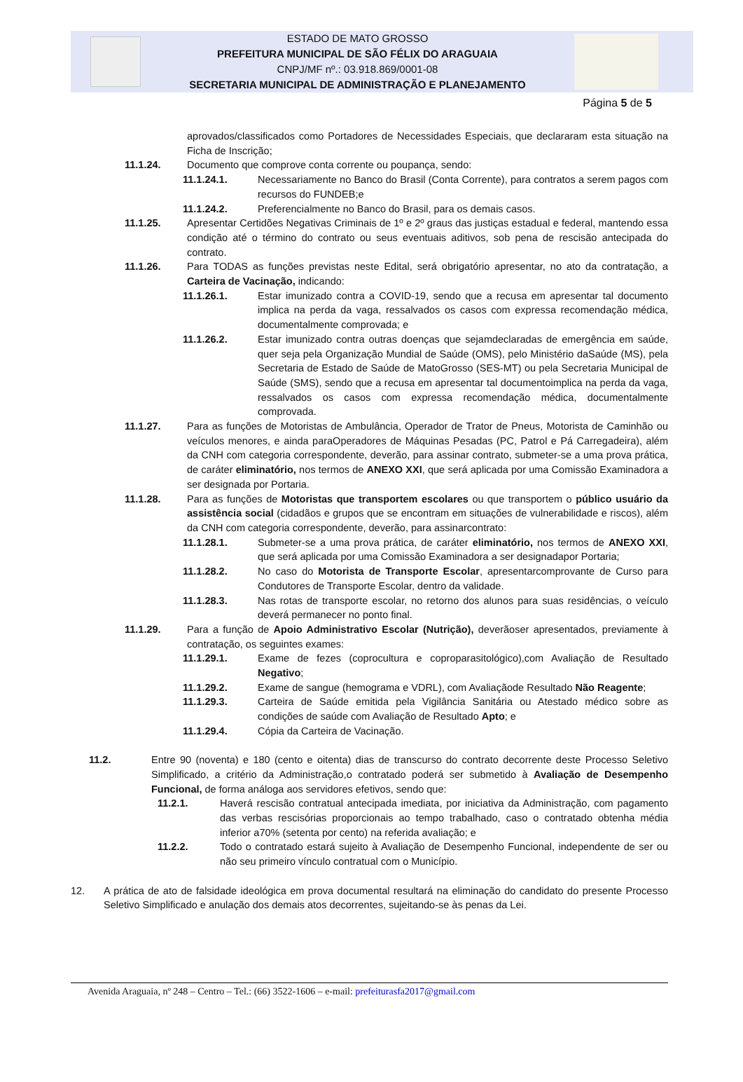ESTADO DE MATO GROSSO
PREFEITURA MUNICIPAL DE SÃO FÉLIX DO ARAGUAIA
CNPJ/MF nº.: 03.918.869/0001-08
SECRETARIA MUNICIPAL DE ADMINISTRAÇÃO E PLANEJAMENTO
Página 5 de 5
aprovados/classificados como Portadores de Necessidades Especiais, que declararam esta situação na Ficha de Inscrição;
11.1.24. Documento que comprove conta corrente ou poupança, sendo:
11.1.24.1. Necessariamente no Banco do Brasil (Conta Corrente), para contratos a serem pagos com recursos do FUNDEB;e
11.1.24.2. Preferencialmente no Banco do Brasil, para os demais casos.
11.1.25. Apresentar Certidões Negativas Criminais de 1º e 2º graus das justiças estadual e federal, mantendo essa condição até o término do contrato ou seus eventuais aditivos, sob pena de rescisão antecipada do contrato.
11.1.26. Para TODAS as funções previstas neste Edital, será obrigatório apresentar, no ato da contratação, a Carteira de Vacinação, indicando:
11.1.26.1. Estar imunizado contra a COVID-19, sendo que a recusa em apresentar tal documento implica na perda da vaga, ressalvados os casos com expressa recomendação médica, documentalmente comprovada; e
11.1.26.2. Estar imunizado contra outras doenças que sejamdeclaradas de emergência em saúde, quer seja pela Organização Mundial de Saúde (OMS), pelo Ministério daSaúde (MS), pela Secretaria de Estado de Saúde de MatoGrosso (SES-MT) ou pela Secretaria Municipal de Saúde (SMS), sendo que a recusa em apresentar tal documentoimplica na perda da vaga, ressalvados os casos com expressa recomendação médica, documentalmente comprovada.
11.1.27. Para as funções de Motoristas de Ambulância, Operador de Trator de Pneus, Motorista de Caminhão ou veículos menores, e ainda paraOperadores de Máquinas Pesadas (PC, Patrol e Pá Carregadeira), além da CNH com categoria correspondente, deverão, para assinar contrato, submeter-se a uma prova prática, de caráter eliminatório, nos termos de ANEXO XXI, que será aplicada por uma Comissão Examinadora a ser designada por Portaria.
11.1.28. Para as funções de Motoristas que transportem escolares ou que transportem o público usuário da assistência social (cidadãos e grupos que se encontram em situações de vulnerabilidade e riscos), além da CNH com categoria correspondente, deverão, para assinarcontrato:
11.1.28.1. Submeter-se a uma prova prática, de caráter eliminatório, nos termos de ANEXO XXI, que será aplicada por uma Comissão Examinadora a ser designadapor Portaria;
11.1.28.2. No caso do Motorista de Transporte Escolar, apresentarcomprovante de Curso para Condutores de Transporte Escolar, dentro da validade.
11.1.28.3. Nas rotas de transporte escolar, no retorno dos alunos para suas residências, o veículo deverá permanecer no ponto final.
11.1.29. Para a função de Apoio Administrativo Escolar (Nutrição), deverãoser apresentados, previamente à contratação, os seguintes exames:
11.1.29.1. Exame de fezes (coprocultura e coproparasitológico),com Avaliação de Resultado Negativo;
11.1.29.2. Exame de sangue (hemograma e VDRL), com Avaliaçãode Resultado Não Reagente;
11.1.29.3. Carteira de Saúde emitida pela Vigilância Sanitária ou Atestado médico sobre as condições de saúde com Avaliação de Resultado Apto; e
11.1.29.4. Cópia da Carteira de Vacinação.
11.2. Entre 90 (noventa) e 180 (cento e oitenta) dias de transcurso do contrato decorrente deste Processo Seletivo Simplificado, a critério da Administração,o contratado poderá ser submetido à Avaliação de Desempenho Funcional, de forma análoga aos servidores efetivos, sendo que:
11.2.1. Haverá rescisão contratual antecipada imediata, por iniciativa da Administração, com pagamento das verbas rescisórias proporcionais ao tempo trabalhado, caso o contratado obtenha média inferior a70% (setenta por cento) na referida avaliação; e
11.2.2. Todo o contratado estará sujeito à Avaliação de Desempenho Funcional, independente de ser ou não seu primeiro vínculo contratual com o Município.
12. A prática de ato de falsidade ideológica em prova documental resultará na eliminação do candidato do presente Processo Seletivo Simplificado e anulação dos demais atos decorrentes, sujeitando-se às penas da Lei.
Avenida Araguaia, nº 248 – Centro – Tel.: (66) 3522-1606 – e-mail: prefeiturasfa2017@gmail.com